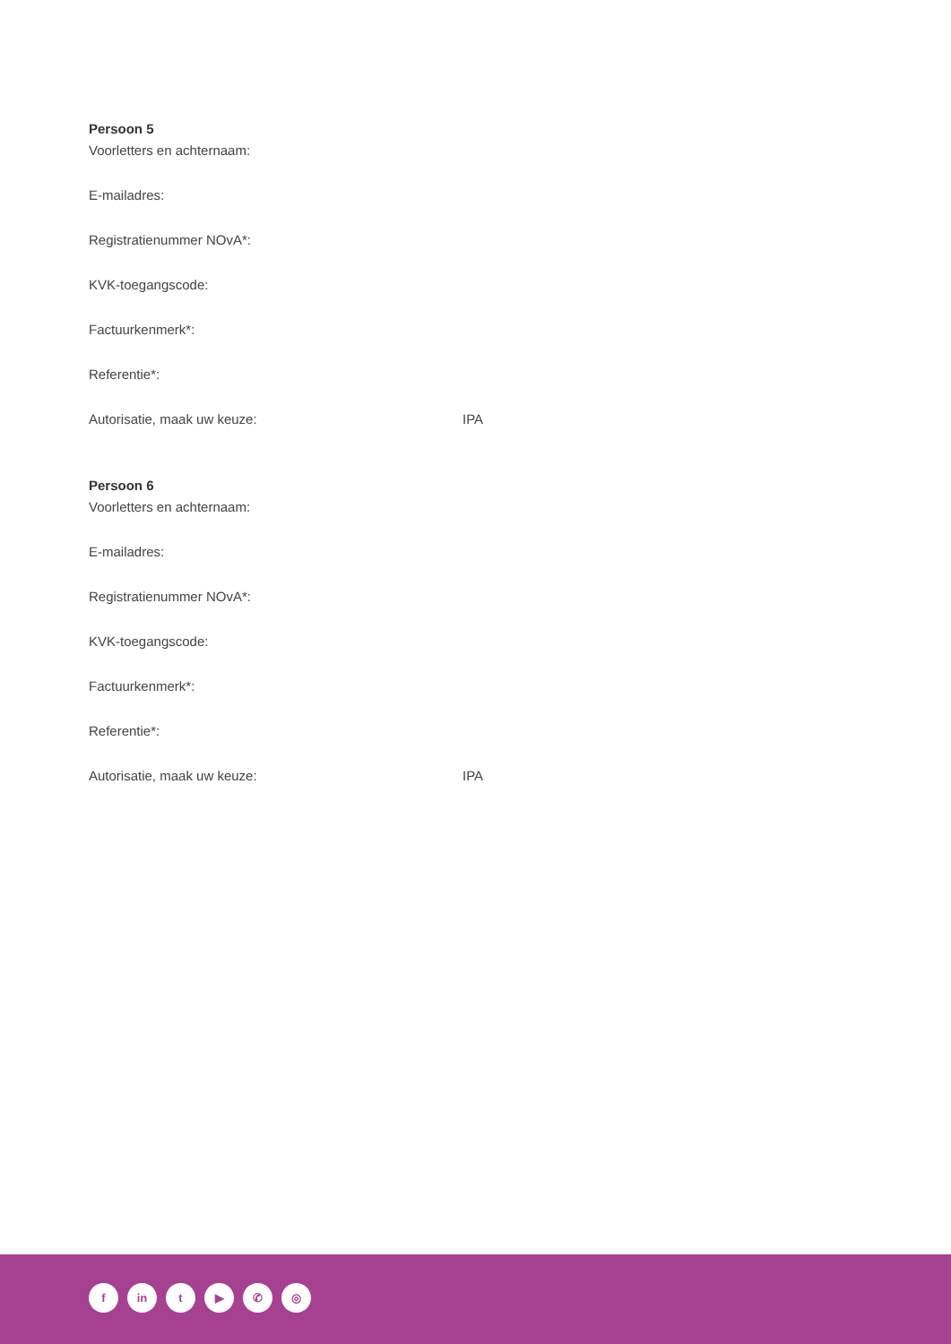Persoon 5
Voorletters en achternaam:
E-mailadres:
Registratienummer NOvA*:
KVK-toegangscode:
Factuurkenmerk*:
Referentie*:
Autorisatie, maak uw keuze: IPA
Persoon 6
Voorletters en achternaam:
E-mailadres:
Registratienummer NOvA*:
KVK-toegangscode:
Factuurkenmerk*:
Referentie*:
Autorisatie, maak uw keuze: IPA
fin t ▶ ✆ ◎